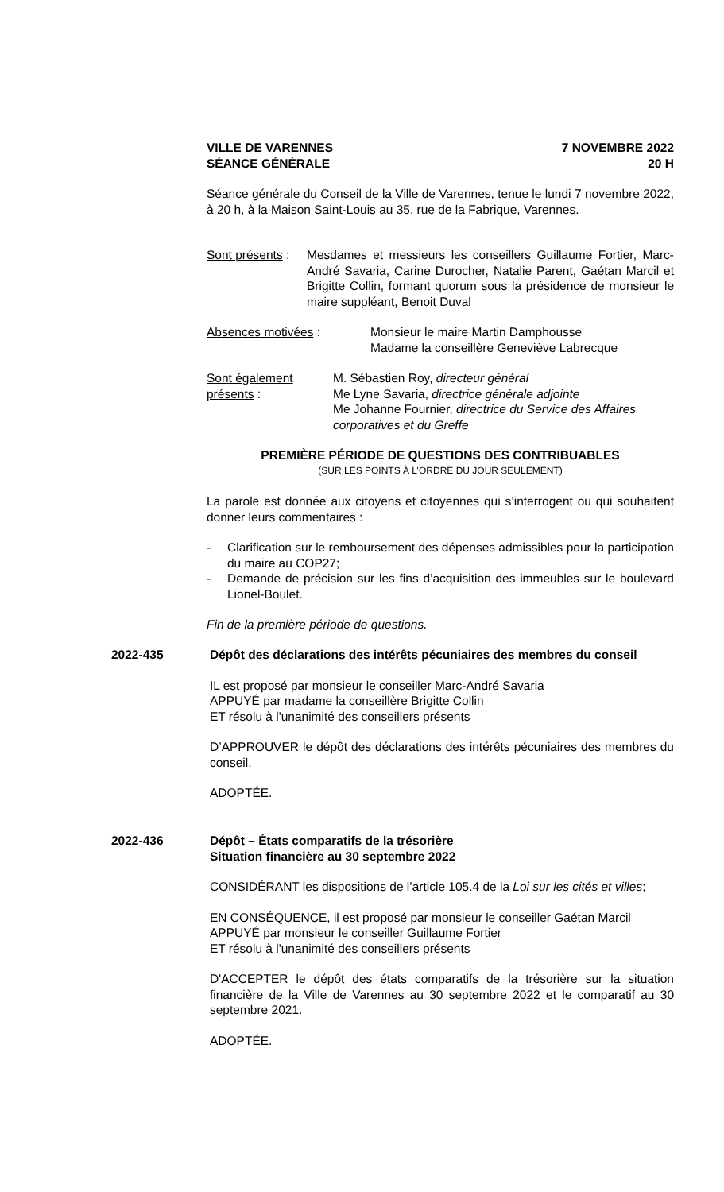VILLE DE VARENNES
SÉANCE GÉNÉRALE 7 NOVEMBRE 2022
20 H
Séance générale du Conseil de la Ville de Varennes, tenue le lundi 7 novembre 2022, à 20 h, à la Maison Saint-Louis au 35, rue de la Fabrique, Varennes.
Sont présents :
Mesdames et messieurs les conseillers Guillaume Fortier, Marc-André Savaria, Carine Durocher, Natalie Parent, Gaétan Marcil et Brigitte Collin, formant quorum sous la présidence de monsieur le maire suppléant, Benoit Duval
Absences motivées : Monsieur le maire Martin Damphousse
Madame la conseillère Geneviève Labrecque
Sont également présents :
M. Sébastien Roy, directeur général
Me Lyne Savaria, directrice générale adjointe
Me Johanne Fournier, directrice du Service des Affaires corporatives et du Greffe
PREMIÈRE PÉRIODE DE QUESTIONS DES CONTRIBUABLES
(SUR LES POINTS À L’ORDRE DU JOUR SEULEMENT)
La parole est donnée aux citoyens et citoyennes qui s’interrogent ou qui souhaitent donner leurs commentaires :
- Clarification sur le remboursement des dépenses admissibles pour la participation du maire au COP27;
- Demande de précision sur les fins d’acquisition des immeubles sur le boulevard Lionel-Boulet.
Fin de la première période de questions.
2022-435 Dépôt des déclarations des intérêts pécuniaires des membres du conseil
IL est proposé par monsieur le conseiller Marc-André Savaria
APPUYÉ par madame la conseillère Brigitte Collin
ET résolu à l'unanimité des conseillers présents
D’APPROUVER le dépôt des déclarations des intérêts pécuniaires des membres du conseil.
ADOPTÉE.
2022-436 Dépôt – États comparatifs de la trésorière
Situation financière au 30 septembre 2022
CONSIDÉRANT les dispositions de l’article 105.4 de la Loi sur les cités et villes;
EN CONSÉQUENCE, il est proposé par monsieur le conseiller Gaétan Marcil
APPUYÉ par monsieur le conseiller Guillaume Fortier
ET résolu à l'unanimité des conseillers présents
D'ACCEPTER le dépôt des états comparatifs de la trésorière sur la situation financière de la Ville de Varennes au 30 septembre 2022 et le comparatif au 30 septembre 2021.
ADOPTÉE.